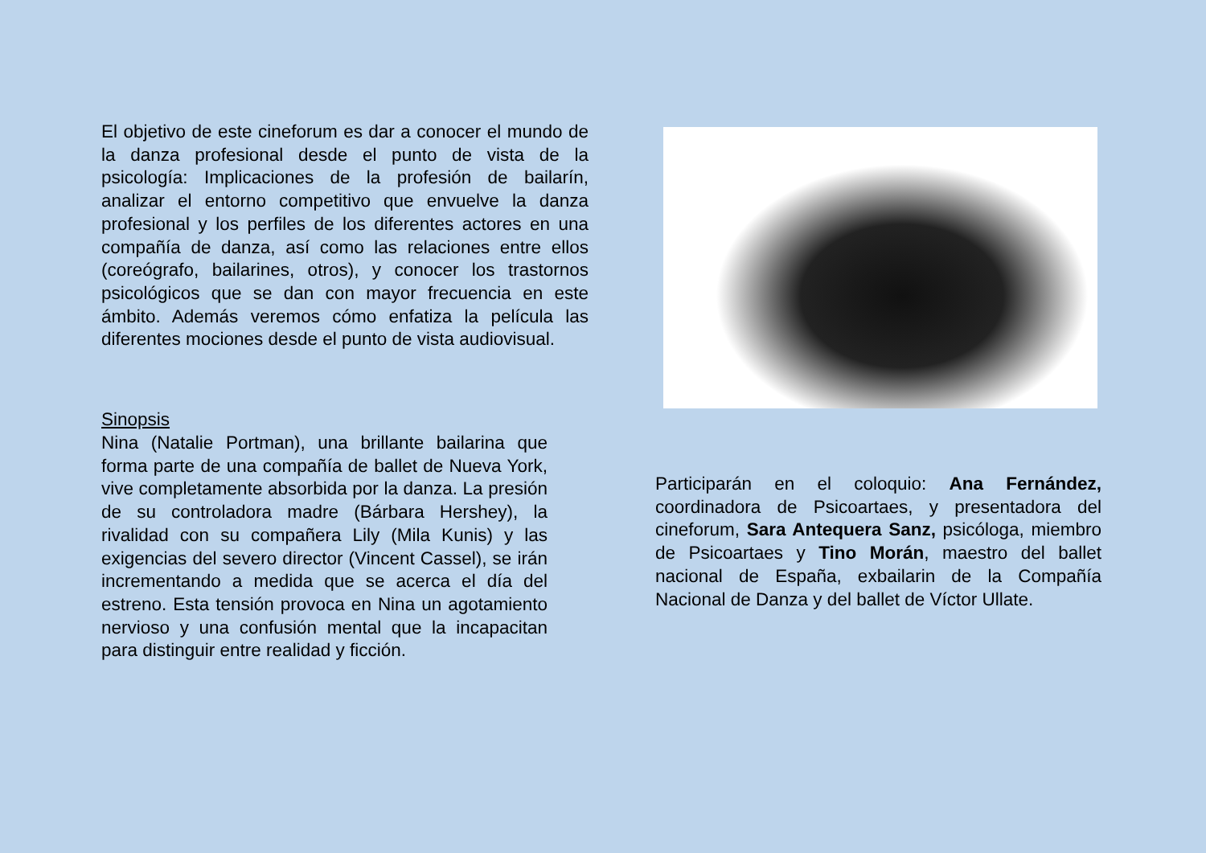El objetivo de este cineforum es dar a conocer el mundo de la danza profesional desde el punto de vista de la psicología: Implicaciones de la profesión de bailarín, analizar el entorno competitivo que envuelve la danza profesional y los perfiles de los diferentes actores en una compañía de danza, así como las relaciones entre ellos (coreógrafo, bailarines, otros), y conocer los trastornos psicológicos que se dan con mayor frecuencia en este ámbito. Además veremos cómo enfatiza la película las diferentes mociones desde el punto de vista audiovisual.
Sinopsis
Nina (Natalie Portman), una brillante bailarina que forma parte de una compañía de ballet de Nueva York, vive completamente absorbida por la danza. La presión de su controladora madre (Bárbara Hershey), la rivalidad con su compañera Lily (Mila Kunis) y las exigencias del severo director (Vincent Cassel), se irán incrementando a medida que se acerca el día del estreno. Esta tensión provoca en Nina un agotamiento nervioso y una confusión mental que la incapacitan para distinguir entre realidad y ficción.
Participarán en el coloquio: Ana Fernández, coordinadora de Psicoartaes, y presentadora del cineforum, Sara Antequera Sanz, psicóloga, miembro de Psicoartaes y Tino Morán, maestro del ballet nacional de España, exbailarin de la Compañía Nacional de Danza y del ballet de Víctor Ullate.